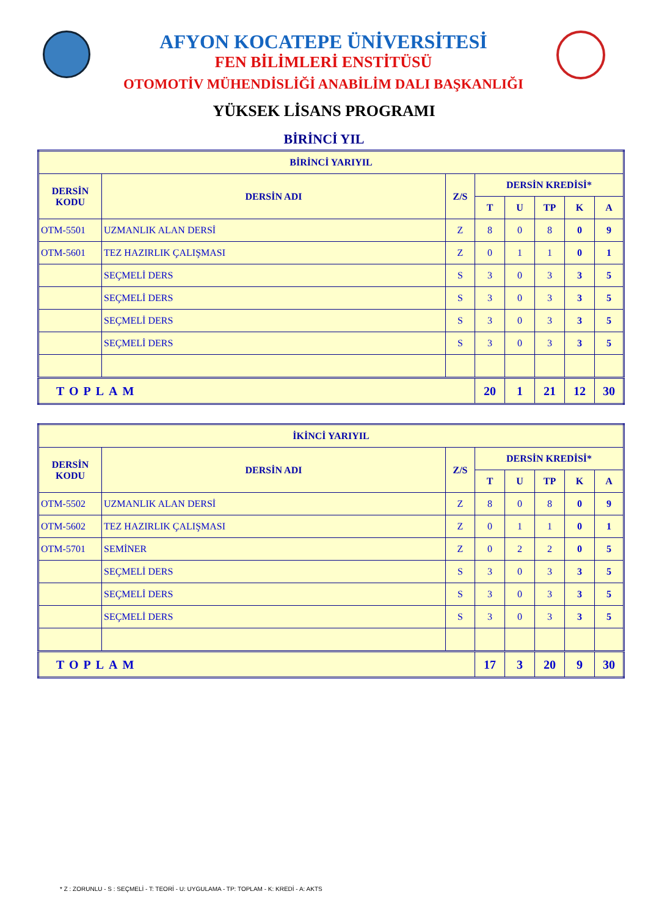AFYON KOCATEPE ÜNİVERSİTESİ
FEN BİLİMLERİ ENSTİTÜSÜ
OTOMOTİV MÜHENDİSLİĞİ ANABİLİM DALI BAŞKANLIĞI
YÜKSEK LİSANS PROGRAMI
BİRİNCİ YIL
| BİRİNCİ YARIYIL | | | | | | | |
| --- | --- | --- | --- | --- | --- | --- | --- |
| DERSİN KODU | DERSİN ADI | Z/S | DERSİN KREDİSİ* | | | | |
| | | | T | U | TP | K | A |
| OTM-5501 | UZMANLIK ALAN DERSİ | Z | 8 | 0 | 8 | 0 | 9 |
| OTM-5601 | TEZ HAZIRLIK ÇALIŞMASI | Z | 0 | 1 | 1 | 0 | 1 |
| | SEÇMELİ DERS | S | 3 | 0 | 3 | 3 | 5 |
| | SEÇMELİ DERS | S | 3 | 0 | 3 | 3 | 5 |
| | SEÇMELİ DERS | S | 3 | 0 | 3 | 3 | 5 |
| | SEÇMELİ DERS | S | 3 | 0 | 3 | 3 | 5 |
| TOPLAM | | | 20 | 1 | 21 | 12 | 30 |
| İKİNCİ YARIYIL | | | | | | | |
| --- | --- | --- | --- | --- | --- | --- | --- |
| DERSİN KODU | DERSİN ADI | Z/S | DERSİN KREDİSİ* | | | | |
| | | | T | U | TP | K | A |
| OTM-5502 | UZMANLIK ALAN DERSİ | Z | 8 | 0 | 8 | 0 | 9 |
| OTM-5602 | TEZ HAZIRLIK ÇALIŞMASI | Z | 0 | 1 | 1 | 0 | 1 |
| OTM-5701 | SEMİNER | Z | 0 | 2 | 2 | 0 | 5 |
| | SEÇMELİ DERS | S | 3 | 0 | 3 | 3 | 5 |
| | SEÇMELİ DERS | S | 3 | 0 | 3 | 3 | 5 |
| | SEÇMELİ DERS | S | 3 | 0 | 3 | 3 | 5 |
| TOPLAM | | | 17 | 3 | 20 | 9 | 30 |
* Z : ZORUNLU - S : SEÇMELİ - T: TEORİ - U: UYGULAMA - TP: TOPLAM - K: KREDİ - A: AKTS